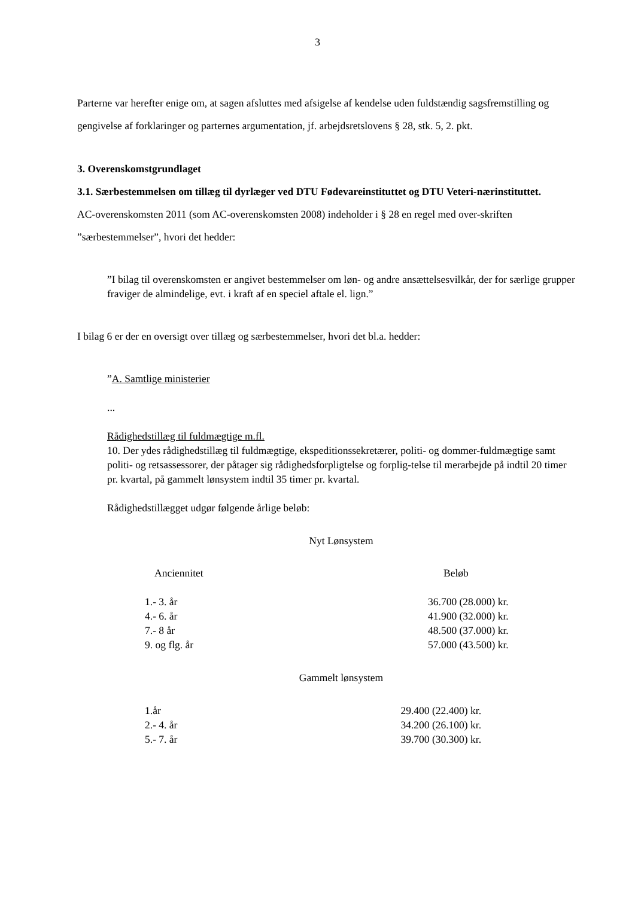3
Parterne var herefter enige om, at sagen afsluttes med afsigelse af kendelse uden fuldstændig sagsfremstilling og gengivelse af forklaringer og parternes argumentation, jf. arbejdsretslovens § 28, stk. 5, 2. pkt.
3. Overenskomstgrundlaget
3.1. Særbestemmelsen om tillæg til dyrlæger ved DTU Fødevareinstituttet og DTU Veteri-nærinstituttet.
AC-overenskomsten 2011 (som AC-overenskomsten 2008) indeholder i § 28 en regel med over-skriften ”særbestemmelser”, hvori det hedder:
”I bilag til overenskomsten er angivet bestemmelser om løn- og andre ansættelsesvilkår, der for særlige grupper fraviger de almindelige, evt. i kraft af en speciel aftale el. lign.”
I bilag 6 er der en oversigt over tillæg og særbestemmelser, hvori det bl.a. hedder:
”A. Samtlige ministerier
...
Rådighedstillæg til fuldmægtige m.fl.
10. Der ydes rådighedstillæg til fuldmægtige, ekspeditionssekretærer, politi- og dommer-fuldmægtige samt politi- og retsassessorer, der påtager sig rådighedsforpligtelse og forplig-telse til merarbejde på indtil 20 timer pr. kvartal, på gammelt lønsystem indtil 35 timer pr. kvartal.
Rådighedstillægget udgør følgende årlige beløb:
Nyt Lønsystem
| Anciennitet | Beløb |
| --- | --- |
| 1.- 3. år | 36.700 (28.000) kr. |
| 4.- 6. år | 41.900 (32.000) kr. |
| 7.- 8 år | 48.500 (37.000) kr. |
| 9. og flg. år | 57.000 (43.500) kr. |
Gammelt lønsystem
| 1.år | 29.400 (22.400) kr. |
| 2.- 4. år | 34.200 (26.100) kr. |
| 5.- 7. år | 39.700 (30.300) kr. |